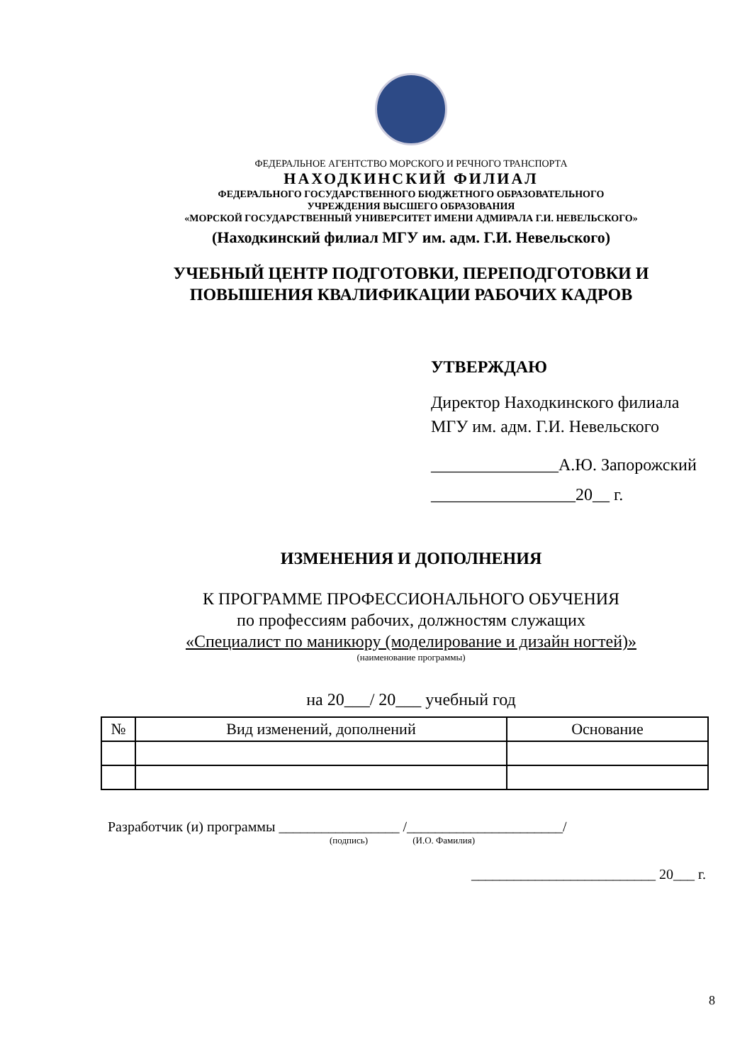ФЕДЕРАЛЬНОЕ АГЕНТСТВО МОРСКОГО И РЕЧНОГО ТРАНСПОРТА
НАХОДКИНСКИЙ ФИЛИАЛ
ФЕДЕРАЛЬНОГО ГОСУДАРСТВЕННОГО БЮДЖЕТНОГО ОБРАЗОВАТЕЛЬНОГО
УЧРЕЖДЕНИЯ ВЫСШЕГО ОБРАЗОВАНИЯ
«МОРСКОЙ ГОСУДАРСТВЕННЫЙ УНИВЕРСИТЕТ ИМЕНИ АДМИРАЛА Г.И. НЕВЕЛЬСКОГО»
(Находкинский филиал МГУ им. адм. Г.И. Невельского)
УЧЕБНЫЙ ЦЕНТР ПОДГОТОВКИ, ПЕРЕПОДГОТОВКИ И
ПОВЫШЕНИЯ КВАЛИФИКАЦИИ РАБОЧИХ КАДРОВ
УТВЕРЖДАЮ
Директор Находкинского филиала
МГУ им. адм. Г.И. Невельского
_______________А.Ю. Запорожский
_________________20__ г.
ИЗМЕНЕНИЯ И ДОПОЛНЕНИЯ
К ПРОГРАММЕ ПРОФЕССИОНАЛЬНОГО ОБУЧЕНИЯ
по профессиям рабочих, должностям служащих
«Специалист по маникюру (моделирование и дизайн ногтей)»
(наименование программы)
на 20___/ 20___ учебный год
| № | Вид изменений, дополнений | Основание |
| --- | --- | --- |
Разработчик (и) программы _________________ /______________________/
(подпись) (И.О. Фамилия)
__________________________ 20___ г.
8